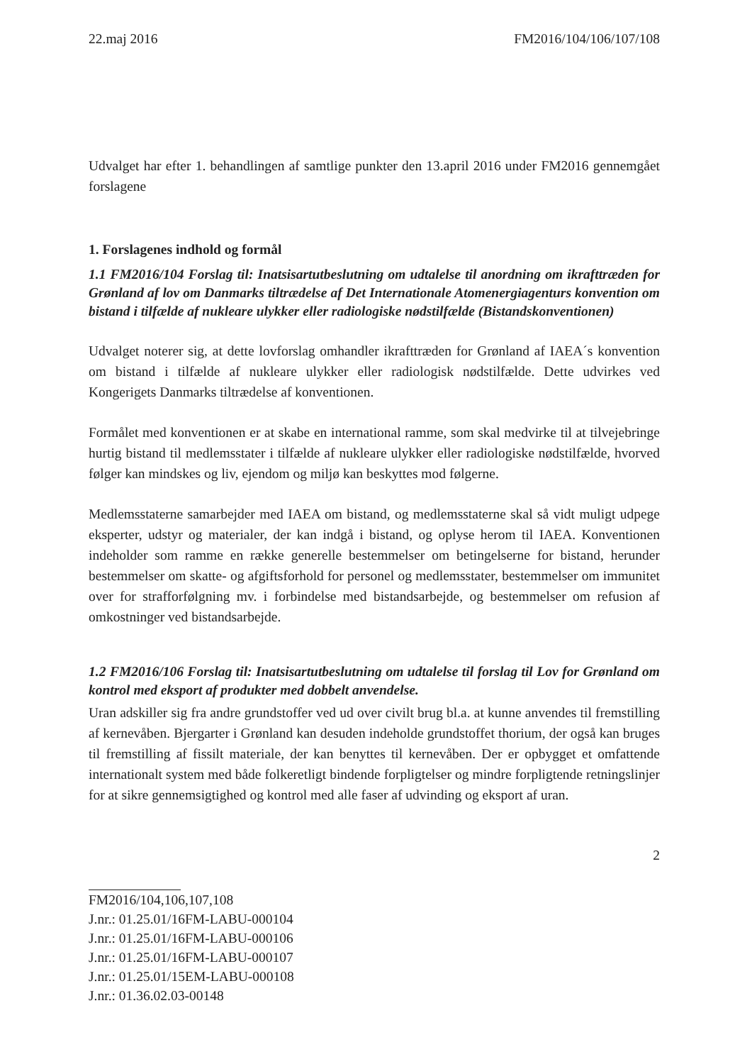22.maj 2016 FM2016/104/106/107/108
Udvalget har efter 1. behandlingen af samtlige punkter den 13.april 2016 under FM2016 gennemgået forslagene
1. Forslagenes indhold og formål
1.1 FM2016/104 Forslag til: Inatsisartutbeslutning om udtalelse til anordning om ikrafttræden for Grønland af lov om Danmarks tiltrædelse af Det Internationale Atomenergiagenturs konvention om bistand i tilfælde af nukleare ulykker eller radiologiske nødstilfælde (Bistandskonventionen)
Udvalget noterer sig, at dette lovforslag omhandler ikrafttræden for Grønland af IAEA´s konvention om bistand i tilfælde af nukleare ulykker eller radiologisk nødstilfælde. Dette udvirkes ved Kongerigets Danmarks tiltrædelse af konventionen.
Formålet med konventionen er at skabe en international ramme, som skal medvirke til at tilvejebringe hurtig bistand til medlemsstater i tilfælde af nukleare ulykker eller radiologiske nødstilfælde, hvorved følger kan mindskes og liv, ejendom og miljø kan beskyttes mod følgerne.
Medlemsstaterne samarbejder med IAEA om bistand, og medlemsstaterne skal så vidt muligt udpege eksperter, udstyr og materialer, der kan indgå i bistand, og oplyse herom til IAEA. Konventionen indeholder som ramme en række generelle bestemmelser om betingelserne for bistand, herunder bestemmelser om skatte- og afgiftsforhold for personel og medlemsstater, bestemmelser om immunitet over for strafforfølgning mv. i forbindelse med bistandsarbejde, og bestemmelser om refusion af omkostninger ved bistandsarbejde.
1.2 FM2016/106 Forslag til: Inatsisartutbeslutning om udtalelse til forslag til Lov for Grønland om kontrol med eksport af produkter med dobbelt anvendelse.
Uran adskiller sig fra andre grundstoffer ved ud over civilt brug bl.a. at kunne anvendes til fremstilling af kernevåben. Bjergarter i Grønland kan desuden indeholde grundstoffet thorium, der også kan bruges til fremstilling af fissilt materiale, der kan benyttes til kernevåben. Der er opbygget et omfattende internationalt system med både folkeretligt bindende forpligtelser og mindre forpligtende retningslinjer for at sikre gennemsigtighed og kontrol med alle faser af udvinding og eksport af uran.
2
FM2016/104,106,107,108
J.nr.: 01.25.01/16FM-LABU-000104
J.nr.: 01.25.01/16FM-LABU-000106
J.nr.: 01.25.01/16FM-LABU-000107
J.nr.: 01.25.01/15EM-LABU-000108
J.nr.: 01.36.02.03-00148